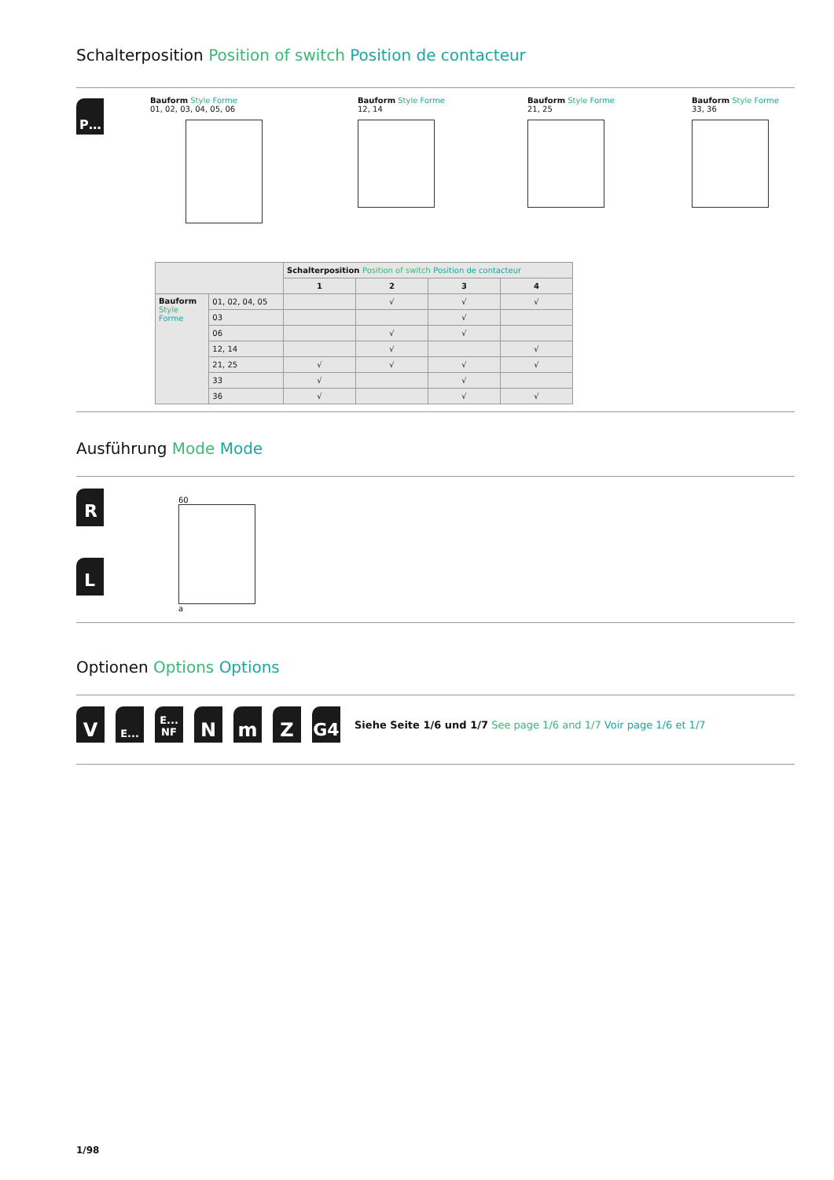Schalterposition Position of switch Position de contacteur
P…
Bauform Style Forme
01, 02, 03, 04, 05, 06
Bauform Style Forme
12, 14
Bauform Style Forme
21, 25
Bauform Style Forme
33, 36
| | | Schalterposition Position of switch Position de contacteur | | | |
| --- | --- | --- | --- | --- | --- |
| | | 1 | 2 | 3 | 4 |
| Bauform Style Forme | 01, 02, 04, 05 | | √ | √ | √ |
| | 03 | | | √ | |
| | 06 | | √ | √ | |
| | 12, 14 | | √ | | √ |
| | 21, 25 | √ | √ | √ | √ |
| | 33 | √ | | √ | |
| | 36 | √ | | √ | √ |
Ausführung Mode Mode
R
L
60
a
Optionen Options Options
V E... E...
NF N m Z G4 Siehe Seite 1/6 und 1/7 See page 1/6 and 1/7 Voir page 1/6 et 1/7
1/98